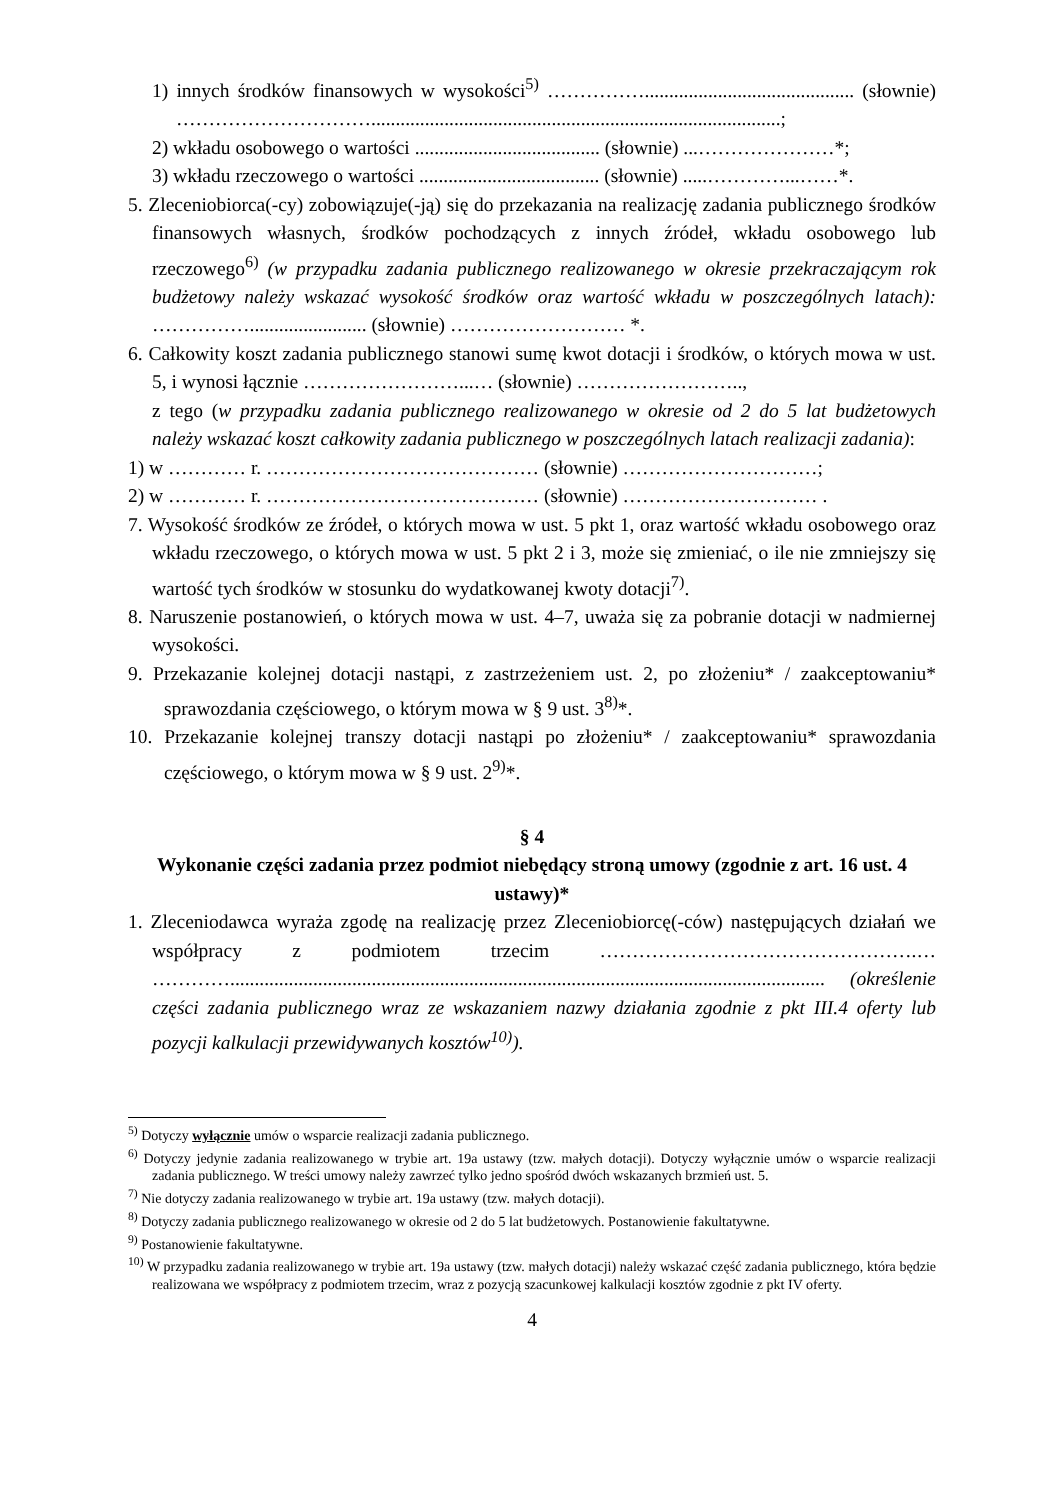1) innych środków finansowych w wysokości<sup>5)</sup> ……………........................................... (słownie) …………………………....................................................................................;
2) wkładu osobowego o wartości ...................................... (słownie) ...…………………*;
3) wkładu rzeczowego o wartości ..................................... (słownie) .....…………...……*.
5. Zleceniobiorca(-cy) zobowiązuje(-ją) się do przekazania na realizację zadania publicznego środków finansowych własnych, środków pochodzących z innych źródeł, wkładu osobowego lub rzeczowego<sup>6)</sup> (w przypadku zadania publicznego realizowanego w okresie przekraczającym rok budżetowy należy wskazać wysokość środków oraz wartość wkładu w poszczególnych latach): ……………........................ (słownie) ……………………… *.
6. Całkowity koszt zadania publicznego stanowi sumę kwot dotacji i środków, o których mowa w ust. 5, i wynosi łącznie ……………………...… (słownie) ……………………..,
z tego (w przypadku zadania publicznego realizowanego w okresie od 2 do 5 lat budżetowych należy wskazać koszt całkowity zadania publicznego w poszczególnych latach realizacji zadania):
1) w ………… r. …………………………………… (słownie) …………………………;
2) w ………… r. …………………………………… (słownie) ………………………… .
7. Wysokość środków ze źródeł, o których mowa w ust. 5 pkt 1, oraz wartość wkładu osobowego oraz wkładu rzeczowego, o których mowa w ust. 5 pkt 2 i 3, może się zmieniać, o ile nie zmniejszy się wartość tych środków w stosunku do wydatkowanej kwoty dotacji<sup>7)</sup>.
8. Naruszenie postanowień, o których mowa w ust. 4–7, uważa się za pobranie dotacji w nadmiernej wysokości.
9. Przekazanie kolejnej dotacji nastąpi, z zastrzeżeniem ust. 2, po złożeniu* / zaakceptowaniu* sprawozdania częściowego, o którym mowa w § 9 ust. 3<sup>8)</sup>*.
10. Przekazanie kolejnej transzy dotacji nastąpi po złożeniu* / zaakceptowaniu* sprawozdania częściowego, o którym mowa w § 9 ust. 2<sup>9)</sup>*.
§ 4
Wykonanie części zadania przez podmiot niebędący stroną umowy (zgodnie z art. 16 ust. 4 ustawy)*
1. Zleceniodawca wyraża zgodę na realizację przez Zleceniobiorcę(-ców) następujących działań we współpracy z podmiotem trzecim ………………………………………….… ………….......................................................................................................................... (określenie części zadania publicznego wraz ze wskazaniem nazwy działania zgodnie z pkt III.4 oferty lub pozycji kalkulacji przewidywanych kosztów<sup>10)</sup>).
<sup>5)</sup> Dotyczy wyłącznie umów o wsparcie realizacji zadania publicznego.
<sup>6)</sup> Dotyczy jedynie zadania realizowanego w trybie art. 19a ustawy (tzw. małych dotacji). Dotyczy wyłącznie umów o wsparcie realizacji zadania publicznego. W treści umowy należy zawrzeć tylko jedno spośród dwóch wskazanych brzmień ust. 5.
<sup>7)</sup> Nie dotyczy zadania realizowanego w trybie art. 19a ustawy (tzw. małych dotacji).
<sup>8)</sup> Dotyczy zadania publicznego realizowanego w okresie od 2 do 5 lat budżetowych. Postanowienie fakultatywne.
<sup>9)</sup> Postanowienie fakultatywne.
<sup>10)</sup> W przypadku zadania realizowanego w trybie art. 19a ustawy (tzw. małych dotacji) należy wskazać część zadania publicznego, która będzie realizowana we współpracy z podmiotem trzecim, wraz z pozycją szacunkowej kalkulacji kosztów zgodnie z pkt IV oferty.
4